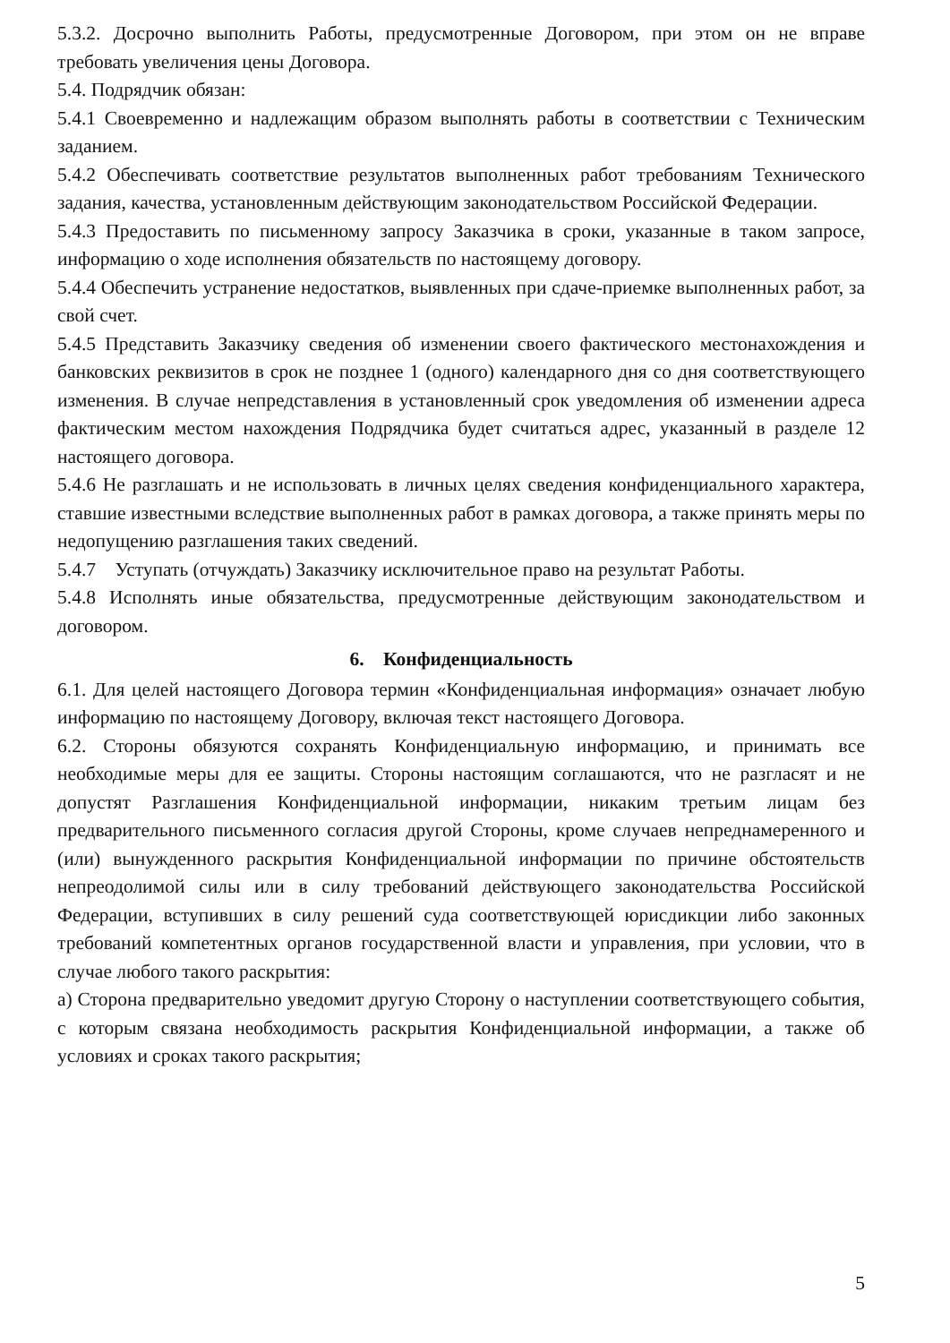5.3.2. Досрочно выполнить Работы, предусмотренные Договором, при этом он не вправе требовать увеличения цены Договора.
5.4. Подрядчик обязан:
5.4.1 Своевременно и надлежащим образом выполнять работы в соответствии с Техническим заданием.
5.4.2 Обеспечивать соответствие результатов выполненных работ требованиям Технического задания, качества, установленным действующим законодательством Российской Федерации.
5.4.3 Предоставить по письменному запросу Заказчика в сроки, указанные в таком запросе, информацию о ходе исполнения обязательств по настоящему договору.
5.4.4 Обеспечить устранение недостатков, выявленных при сдаче-приемке выполненных работ, за свой счет.
5.4.5 Представить Заказчику сведения об изменении своего фактического местонахождения и банковских реквизитов в срок не позднее 1 (одного) календарного дня со дня соответствующего изменения. В случае непредставления в установленный срок уведомления об изменении адреса фактическим местом нахождения Подрядчика будет считаться адрес, указанный в разделе 12 настоящего договора.
5.4.6 Не разглашать и не использовать в личных целях сведения конфиденциального характера, ставшие известными вследствие выполненных работ в рамках договора, а также принять меры по недопущению разглашения таких сведений.
5.4.7 Уступать (отчуждать) Заказчику исключительное право на результат Работы.
5.4.8 Исполнять иные обязательства, предусмотренные действующим законодательством и договором.
6. Конфиденциальность
6.1. Для целей настоящего Договора термин «Конфиденциальная информация» означает любую информацию по настоящему Договору, включая текст настоящего Договора.
6.2. Стороны обязуются сохранять Конфиденциальную информацию, и принимать все необходимые меры для ее защиты. Стороны настоящим соглашаются, что не разгласят и не допустят Разглашения Конфиденциальной информации, никаким третьим лицам без предварительного письменного согласия другой Стороны, кроме случаев непреднамеренного и (или) вынужденного раскрытия Конфиденциальной информации по причине обстоятельств непреодолимой силы или в силу требований действующего законодательства Российской Федерации, вступивших в силу решений суда соответствующей юрисдикции либо законных требований компетентных органов государственной власти и управления, при условии, что в случае любого такого раскрытия:
а) Сторона предварительно уведомит другую Сторону о наступлении соответствующего события, с которым связана необходимость раскрытия Конфиденциальной информации, а также об условиях и сроках такого раскрытия;
5